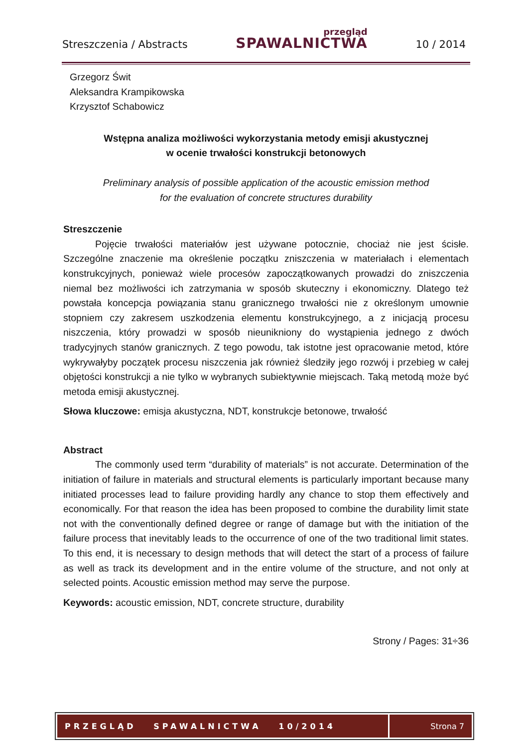Streszczenia / Abstracts
przegląd
SPAWALNICTWA
10 / 2014
Grzegorz Świt
Aleksandra Krampikowska
Krzysztof Schabowicz
Wstępna analiza możliwości wykorzystania metody emisji akustycznej
w ocenie trwałości konstrukcji betonowych
Preliminary analysis of possible application of the acoustic emission method
for the evaluation of concrete structures durability
Streszczenie
Pojęcie trwałości materiałów jest używane potocznie, chociaż nie jest ścisłe. Szczególne znaczenie ma określenie początku zniszczenia w materiałach i elementach konstrukcyjnych, ponieważ wiele procesów zapoczątkowanych prowadzi do zniszczenia niemal bez możliwości ich zatrzymania w sposób skuteczny i ekonomiczny. Dlatego też powstała koncepcja powiązania stanu granicznego trwałości nie z określonym umownie stopniem czy zakresem uszkodzenia elementu konstrukcyjnego, a z inicjacją procesu niszczenia, który prowadzi w sposób nieunikniony do wystąpienia jednego z dwóch tradycyjnych stanów granicznych. Z tego powodu, tak istotne jest opracowanie metod, które wykrywałyby początek procesu niszczenia jak również śledziły jego rozwój i przebieg w całej objętości konstrukcji a nie tylko w wybranych subiektywnie miejscach. Taką metodą może być metoda emisji akustycznej.
Słowa kluczowe: emisja akustyczna, NDT, konstrukcje betonowe, trwałość
Abstract
The commonly used term “durability of materials” is not accurate. Determination of the initiation of failure in materials and structural elements is particularly important because many initiated processes lead to failure providing hardly any chance to stop them effectively and economically. For that reason the idea has been proposed to combine the durability limit state not with the conventionally defined degree or range of damage but with the initiation of the failure process that inevitably leads to the occurrence of one of the two traditional limit states. To this end, it is necessary to design methods that will detect the start of a process of failure as well as track its development and in the entire volume of the structure, and not only at selected points. Acoustic emission method may serve the purpose.
Keywords: acoustic emission, NDT, concrete structure, durability
Strony / Pages: 31÷36
PRZEGLĄD SPAWALNICTWA 10/2014
Strona 7